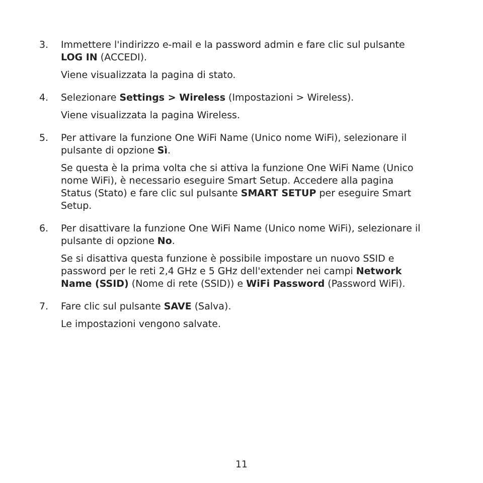3. Immettere l'indirizzo e-mail e la password admin e fare clic sul pulsante LOG IN (ACCEDI).
Viene visualizzata la pagina di stato.
4. Selezionare Settings > Wireless (Impostazioni > Wireless).
Viene visualizzata la pagina Wireless.
5. Per attivare la funzione One WiFi Name (Unico nome WiFi), selezionare il pulsante di opzione Sì.
Se questa è la prima volta che si attiva la funzione One WiFi Name (Unico nome WiFi), è necessario eseguire Smart Setup. Accedere alla pagina Status (Stato) e fare clic sul pulsante SMART SETUP per eseguire Smart Setup.
6. Per disattivare la funzione One WiFi Name (Unico nome WiFi), selezionare il pulsante di opzione No.
Se si disattiva questa funzione è possibile impostare un nuovo SSID e password per le reti 2,4 GHz e 5 GHz dell'extender nei campi Network Name (SSID) (Nome di rete (SSID)) e WiFi Password (Password WiFi).
7. Fare clic sul pulsante SAVE (Salva).
Le impostazioni vengono salvate.
11